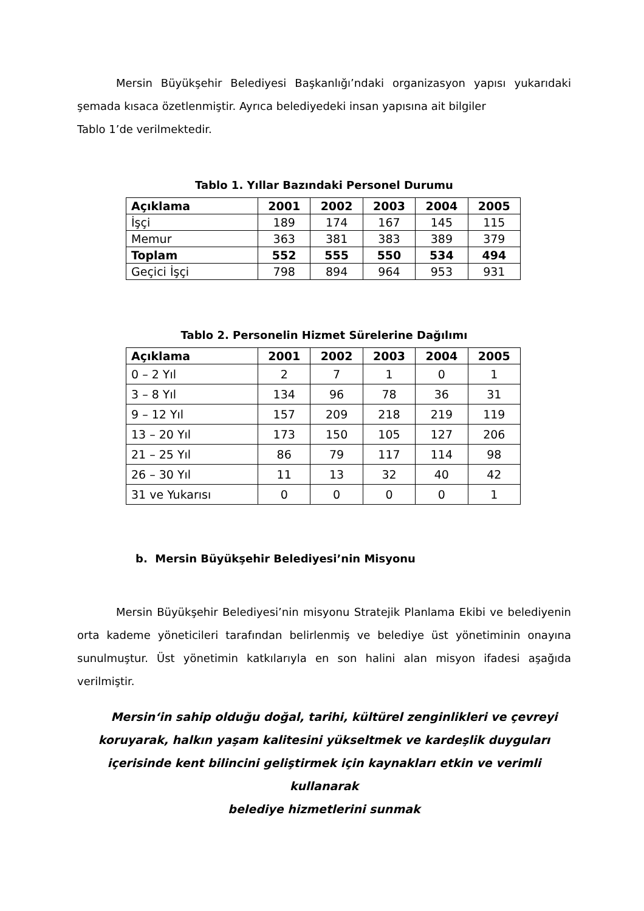Mersin Büyükşehir Belediyesi Başkanlığı’ndaki organizasyon yapısı yukarıdaki şemada kısaca özetlenmiştir. Ayrıca belediyedeki insan yapısına ait bilgiler
Tablo 1’de verilmektedir.
Tablo 1. Yıllar Bazındaki Personel Durumu
| Açıklama | 2001 | 2002 | 2003 | 2004 | 2005 |
| --- | --- | --- | --- | --- | --- |
| İşçi | 189 | 174 | 167 | 145 | 115 |
| Memur | 363 | 381 | 383 | 389 | 379 |
| Toplam | 552 | 555 | 550 | 534 | 494 |
| Geçici İşçi | 798 | 894 | 964 | 953 | 931 |
Tablo 2. Personelin Hizmet Sürelerine Dağılımı
| Açıklama | 2001 | 2002 | 2003 | 2004 | 2005 |
| --- | --- | --- | --- | --- | --- |
| 0 – 2 Yıl | 2 | 7 | 1 | 0 | 1 |
| 3 – 8 Yıl | 134 | 96 | 78 | 36 | 31 |
| 9 – 12 Yıl | 157 | 209 | 218 | 219 | 119 |
| 13 – 20 Yıl | 173 | 150 | 105 | 127 | 206 |
| 21 – 25 Yıl | 86 | 79 | 117 | 114 | 98 |
| 26 – 30 Yıl | 11 | 13 | 32 | 40 | 42 |
| 31 ve Yukarısı | 0 | 0 | 0 | 0 | 1 |
b. Mersin Büyükşehir Belediyesi’nin Misyonu
Mersin Büyükşehir Belediyesi’nin misyonu Stratejik Planlama Ekibi ve belediyenin orta kademe yöneticileri tarafından belirlenmiş ve belediye üst yönetiminin onayına sunulmuştur. Üst yönetimin katkılarıyla en son halini alan misyon ifadesi aşağıda verilmiştir.
Mersin‘in sahip olduğu doğal, tarihi, kültürel zenginlikleri ve çevreyi
koruyarak, halkın yaşam kalitesini yükseltmek ve kardeşlik duyguları
içerisinde kent bilincini geliştirmek için kaynakları etkin ve verimli kullanarak
belediye hizmetlerini sunmak